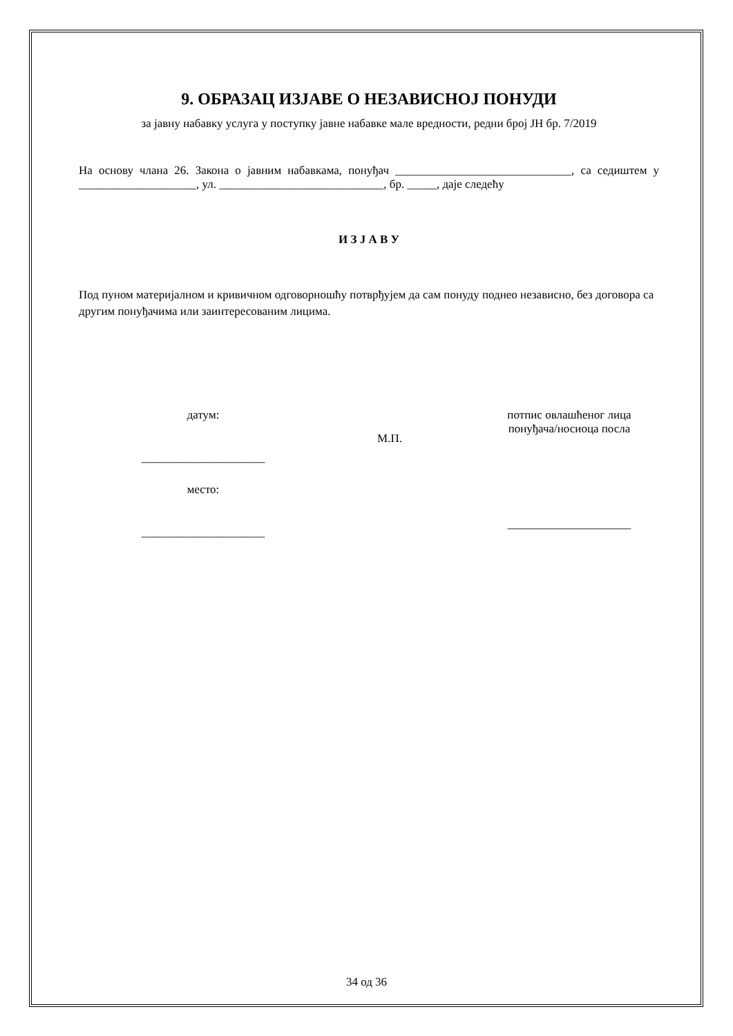9. ОБРАЗАЦ ИЗЈАВЕ О НЕЗАВИСНОЈ ПОНУДИ
за јавну набавку услуга у поступку јавне набавке мале вредности, редни број ЈН бр. 7/2019
На основу члана 26. Закона о јавним набавкама, понуђач ______________________________, са седиштем у ____________________, ул. ____________________________, бр. _____, даје следећу
И З Ј А В У
Под пуном материјалном и кривичном одговорношћу потврђујем да сам понуду поднео независно, без договора са другим понуђачима или заинтересованим лицима.
датум:
_____________________
место:
_____________________
М.П.
потпис овлашћеног лица
понуђача/носиоца посла
_____________________
34 од 36